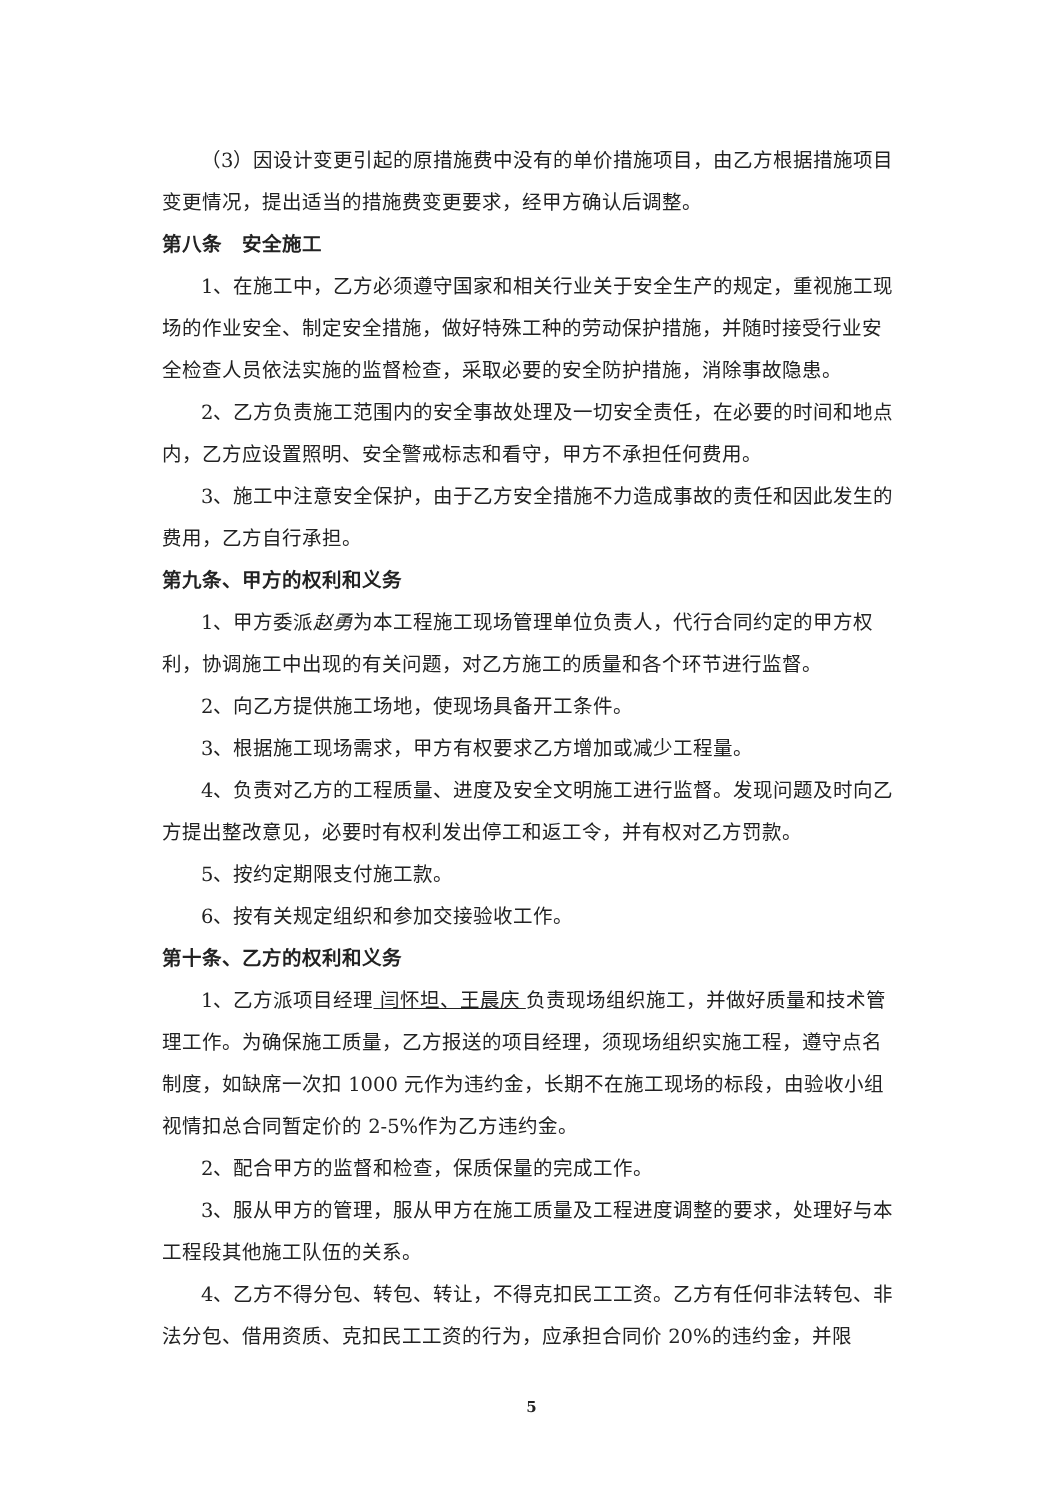（3）因设计变更引起的原措施费中没有的单价措施项目，由乙方根据措施项目变更情况，提出适当的措施费变更要求，经甲方确认后调整。
第八条　安全施工
1、在施工中，乙方必须遵守国家和相关行业关于安全生产的规定，重视施工现场的作业安全、制定安全措施，做好特殊工种的劳动保护措施，并随时接受行业安全检查人员依法实施的监督检查，采取必要的安全防护措施，消除事故隐患。
2、乙方负责施工范围内的安全事故处理及一切安全责任，在必要的时间和地点内，乙方应设置照明、安全警戒标志和看守，甲方不承担任何费用。
3、施工中注意安全保护，由于乙方安全措施不力造成事故的责任和因此发生的费用，乙方自行承担。
第九条、甲方的权利和义务
1、甲方委派赵勇为本工程施工现场管理单位负责人，代行合同约定的甲方权利，协调施工中出现的有关问题，对乙方施工的质量和各个环节进行监督。
2、向乙方提供施工场地，使现场具备开工条件。
3、根据施工现场需求，甲方有权要求乙方增加或减少工程量。
4、负责对乙方的工程质量、进度及安全文明施工进行监督。发现问题及时向乙方提出整改意见，必要时有权利发出停工和返工令，并有权对乙方罚款。
5、按约定期限支付施工款。
6、按有关规定组织和参加交接验收工作。
第十条、乙方的权利和义务
1、乙方派项目经理 闫怀坦、王晨庆 负责现场组织施工，并做好质量和技术管理工作。为确保施工质量，乙方报送的项目经理，须现场组织实施工程，遵守点名制度，如缺席一次扣 1000 元作为违约金，长期不在施工现场的标段，由验收小组视情扣总合同暂定价的 2-5%作为乙方违约金。
2、配合甲方的监督和检查，保质保量的完成工作。
3、服从甲方的管理，服从甲方在施工质量及工程进度调整的要求，处理好与本工程段其他施工队伍的关系。
4、乙方不得分包、转包、转让，不得克扣民工工资。乙方有任何非法转包、非法分包、借用资质、克扣民工工资的行为，应承担合同价 20%的违约金，并限
5